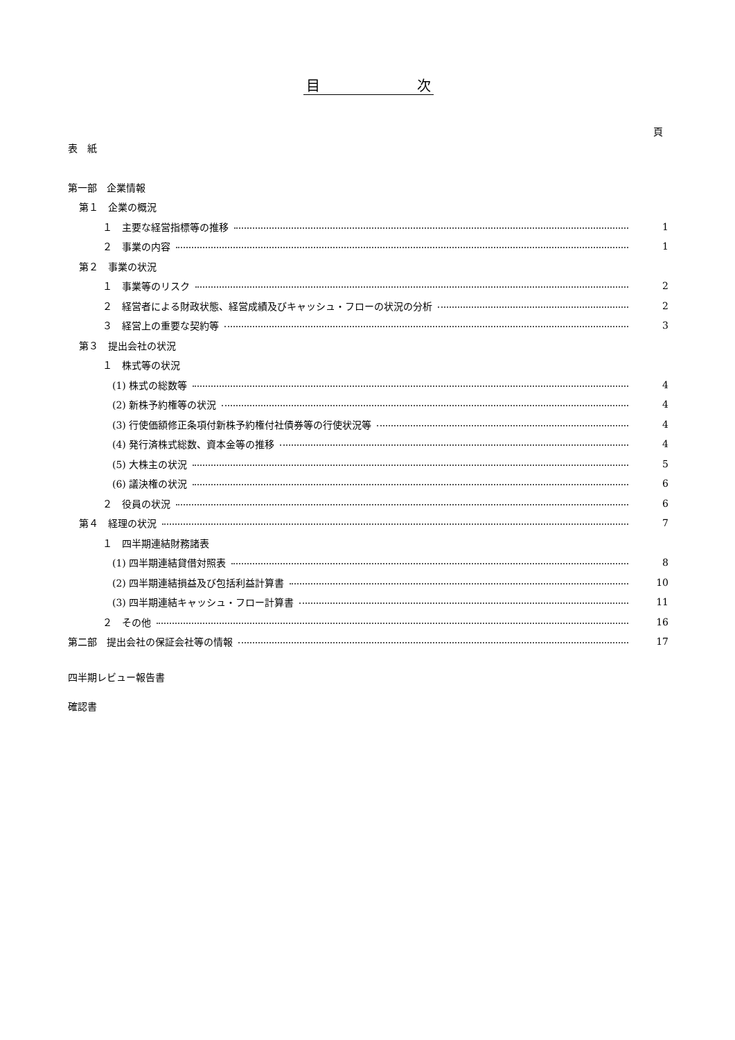目　　　　　　　次
頁
表　紙
第一部　企業情報
第１　企業の概況
１　主要な経営指標等の推移 1
２　事業の内容 1
第２　事業の状況
１　事業等のリスク 2
２　経営者による財政状態、経営成績及びキャッシュ・フローの状況の分析 2
３　経営上の重要な契約等 3
第３　提出会社の状況
１　株式等の状況
(1) 株式の総数等 4
(2) 新株予約権等の状況 4
(3) 行使価額修正条項付新株予約権付社債券等の行使状況等 4
(4) 発行済株式総数、資本金等の推移 4
(5) 大株主の状況 5
(6) 議決権の状況 6
２　役員の状況 6
第４　経理の状況 7
１　四半期連結財務諸表
(1) 四半期連結貸借対照表 8
(2) 四半期連結損益及び包括利益計算書 10
(3) 四半期連結キャッシュ・フロー計算書 11
２　その他 16
第二部　提出会社の保証会社等の情報 17
四半期レビュー報告書
確認書